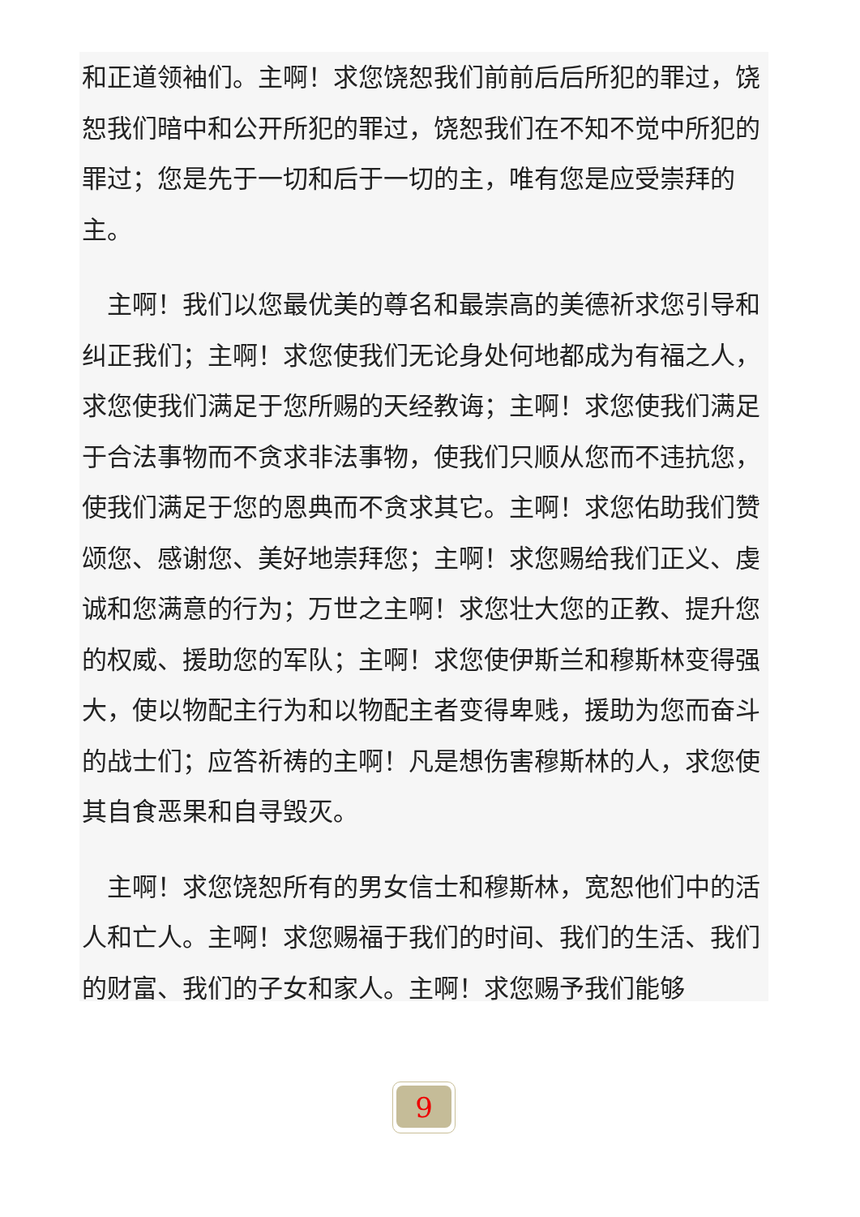和正道领袖们。主啊！求您饶恕我们前前后后所犯的罪过，饶恕我们暗中和公开所犯的罪过，饶恕我们在不知不觉中所犯的罪过；您是先于一切和后于一切的主，唯有您是应受崇拜的主。
　主啊！我们以您最优美的尊名和最崇高的美德祈求您引导和纠正我们；主啊！求您使我们无论身处何地都成为有福之人，求您使我们满足于您所赐的天经教诲；主啊！求您使我们满足于合法事物而不贪求非法事物，使我们只顺从您而不违抗您，使我们满足于您的恩典而不贪求其它。主啊！求您佑助我们赞颂您、感谢您、美好地崇拜您；主啊！求您赐给我们正义、虔诚和您满意的行为；万世之主啊！求您壮大您的正教、提升您的权威、援助您的军队；主啊！求您使伊斯兰和穆斯林变得强大，使以物配主行为和以物配主者变得卑贱，援助为您而奋斗的战士们；应答祈祷的主啊！凡是想伤害穆斯林的人，求您使其自食恶果和自寻毁灭。
　主啊！求您饶恕所有的男女信士和穆斯林，宽恕他们中的活人和亡人。主啊！求您赐福于我们的时间、我们的生活、我们的财富、我们的子女和家人。主啊！求您赐予我们能够
9